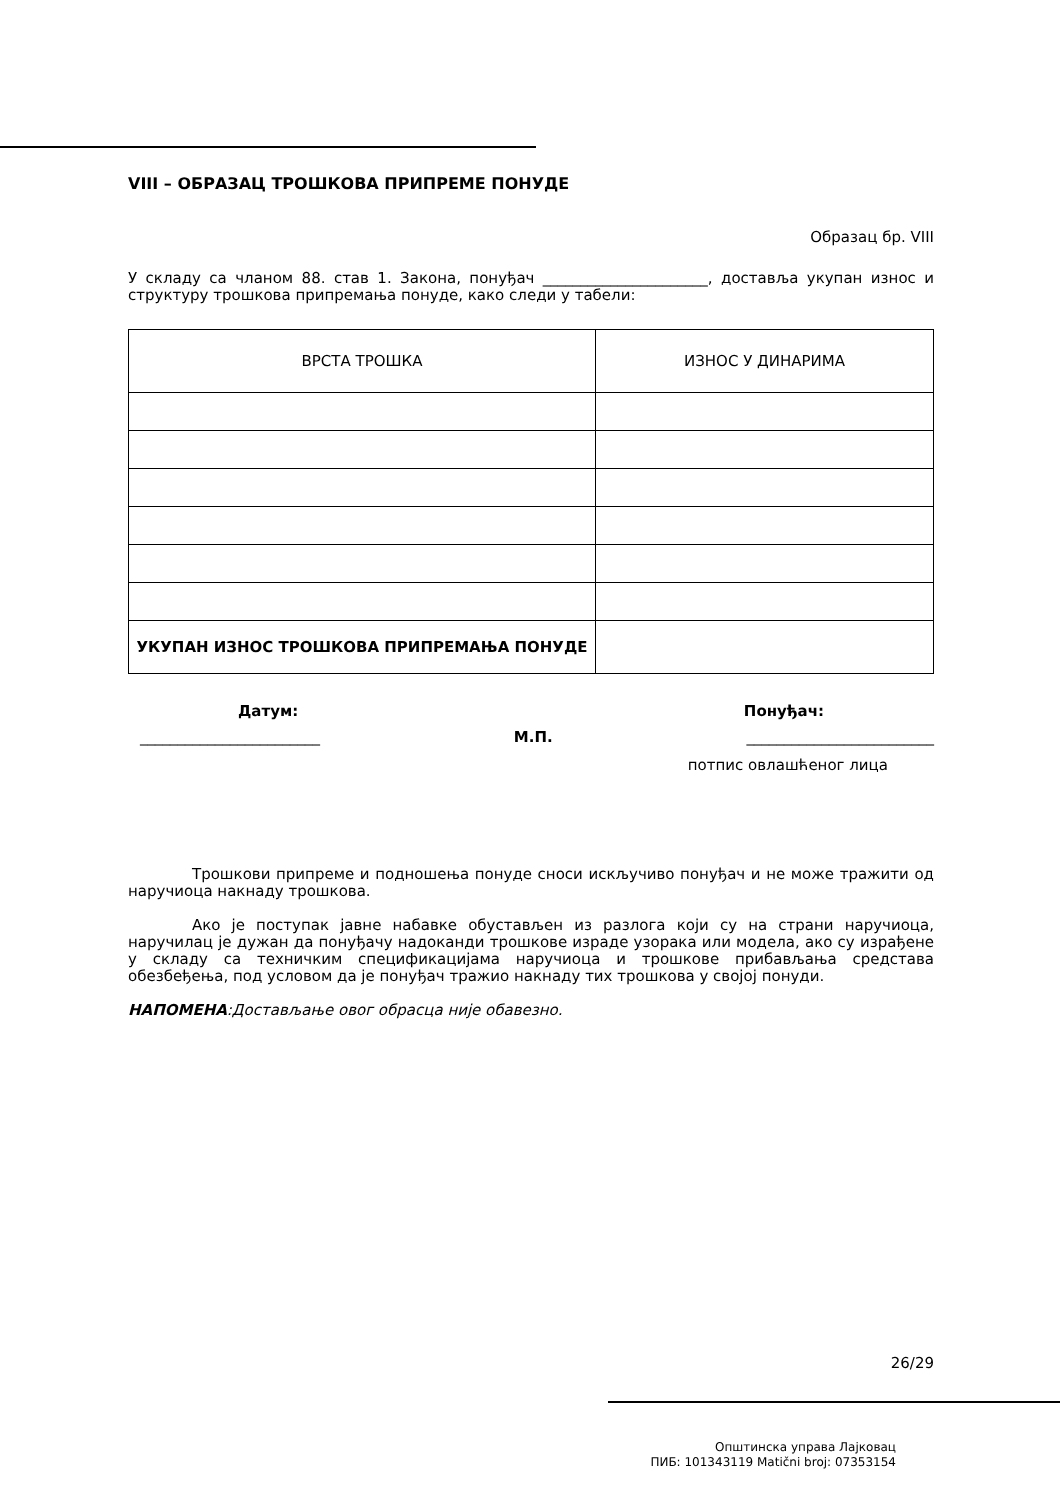VIII – ОБРАЗАЦ ТРОШКОВА ПРИПРЕМЕ ПОНУДЕ
Образац бр. VIII
У складу са чланом 88. став 1. Закона, понуђач ______________________, доставља укупан износ и структуру трошкова припремања понуде, како следи у табели:
| ВРСТА ТРОШКА | ИЗНОС У ДИНАРИМА |
| УКУПАН ИЗНОС ТРОШКОВА ПРИПРЕМАЊА ПОНУДЕ | |
Датум: Понуђач:
________________________ М.П. _________________________
потпис овлашћеног лица
Трошкови припреме и подношења понуде сноси искључиво понуђач и не може тражити од наручиоца накнаду трошкова.
Ако је поступак јавне набавке обустављен из разлога који су на страни наручиоца, наручилац је дужан да понуђачу надоканди трошкове израде узорака или модела, ако су израђене у складу са техничким спецификацијама наручиоца и трошкове прибављања средстава обезбеђења, под условом да је понуђач тражио накнаду тих трошкова у својој понуди.
НАПОМЕНА:Достављање овог обрасца није обавезно.
26/29
Општинска управа Лајковац
ПИБ: 101343119 Matični broj: 07353154